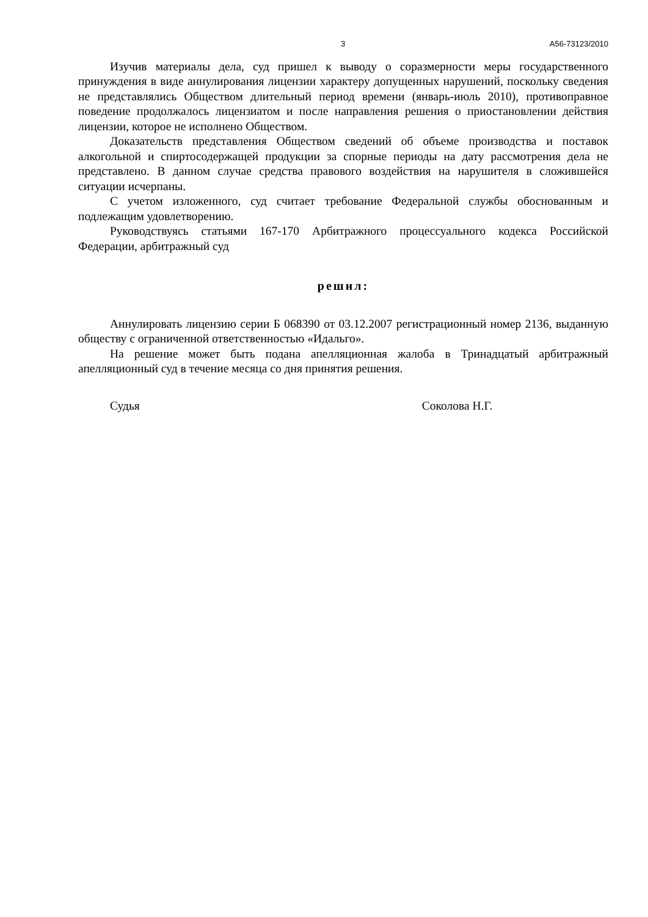3 А56-73123/2010
Изучив материалы дела, суд пришел к выводу о соразмерности меры государственного принуждения в виде аннулирования лицензии характеру допущенных нарушений, поскольку сведения не представлялись Обществом длительный период времени (январь-июль 2010), противоправное поведение продолжалось лицензиатом и после направления решения о приостановлении действия лицензии, которое не исполнено Обществом.
Доказательств представления Обществом сведений об объеме производства и поставок алкогольной и спиртосодержащей продукции за спорные периоды на дату рассмотрения дела не представлено. В данном случае средства правового воздействия на нарушителя в сложившейся ситуации исчерпаны.
С учетом изложенного, суд считает требование Федеральной службы обоснованным и подлежащим удовлетворению.
Руководствуясь статьями 167-170 Арбитражного процессуального кодекса Российской Федерации, арбитражный суд
решил:
Аннулировать лицензию серии Б 068390 от 03.12.2007 регистрационный номер 2136, выданную обществу с ограниченной ответственностью «Идальго».
На решение может быть подана апелляционная жалоба в Тринадцатый арбитражный апелляционный суд в течение месяца со дня принятия решения.
Судья Соколова Н.Г.